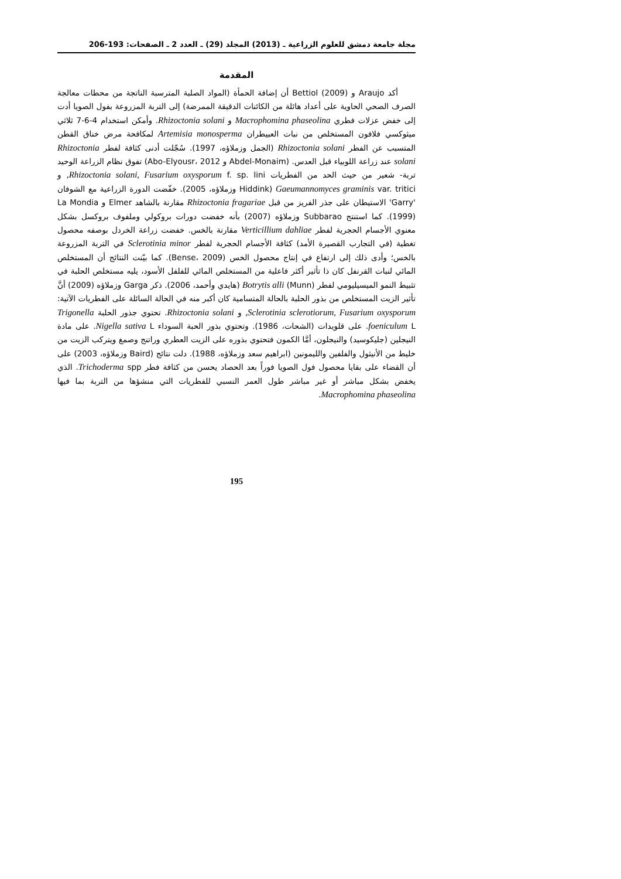مجلة جامعة دمشق للعلوم الزراعية ـ (2013) المجلد (29) ـ العدد 2 ـ الصفحات: 193-206
المقدمة
أكد Araujo و Bettiol (2009) أن إضافة الحمأة (المواد الصلبة المترسبة الناتجة من محطات معالجة الصرف الصحي الحاوية على أعداد هائلة من الكائنات الدقيقة الممرضة) إلى التربة المزروعة بفول الصويا أدت إلى خفض عزلات فطري Macrophomina phaseolina و Rhizoctonia solani. وأمكن استخدام 4-6-7 ثلاثي ميثوكسي فلافون المستخلص من نبات العبيطران Artemisia monosperma لمكافحة مرض خناق القطن المتسبب عن الفطر Rhizoctonia solani (الجمل وزملاؤه، 1997). سُجّلت أدنى كثافة لفطر Rhizoctonia solani عند زراعة اللوبياء قبل العدس. (Abdel-Monaim و Abo-Elyousr، 2012) تفوق نظام الزراعة الوحيد تربة- شعير من حيث الحد من الفطريات Rhizoctonia solani, Fusarium oxysporum f. sp. lini, و Gaeumannomyces graminis var. tritici (Hiddink وزملاؤه، 2005). خفّضت الدورة الزراعية مع الشوفان 'Garry' الاستيطان على جذر الفريز من قبل Rhizoctonia fragariae مقارنة بالشاهد Elmer و La Mondia (1999). كما استنتج Subbarao وزملاؤه (2007) بأنه خفضت دورات بروكولي وملفوف بروكسل بشكل معنوي الأجسام الحجرية لفطر Verticillium dahliae مقارنة بالخس. خفضت زراعة الخردل بوصفه محصول تغطية (في التجارب القصيرة الأمد) كثافة الأجسام الحجرية لفطر Sclerotinia minor في التربة المزروعة بالخس؛ وأدى ذلك إلى ارتفاع في إنتاج محصول الخس (Bense، 2009). كما بيّنت النتائج أن المستخلص المائي لنبات القرنفل كان ذا تأثير أكثر فاعلية من المستخلص المائي للفلفل الأسود، يليه مستخلص الحلبة في تثبيط النمو الميسيليومي لفطر Botrytis alli (Munn) (هايدي وأحمد، 2006). ذكر Garga وزملاؤه (2009) أنَّ تأثير الزيت المستخلص من بذور الحلبة بالحالة المتسامية كان أكبر منه في الحالة السائلة على الفطريات الآتية: Sclerotinia sclerotiorum, Fusarium oxysporum, و Rhizoctonia solani. تحتوي جذور الحلبة Trigonella foeniculum L. على قلويدات (الشحات، 1986). وتحتوي بذور الحبة السوداء Nigella sativa L. على مادة النيجلين (جليكوسيد) والنيجلون، أمَّا الكمون فتحتوي بذوره على الزيت العطري وراتنج وصمغ ويتركب الزيت من خليط من الأنيثول والفلفين والليمونين (ابراهيم سعد وزملاؤه، 1988). دلت نتائج (Baird وزملاؤه، 2003) على أن القضاء على بقايا محصول فول الصويا فوراً بعد الحصاد يحسن من كثافة فطر Trichoderma spp. الذي يخفض بشكل مباشر أو غير مباشر طول العمر النسبي للفطريات التي منشؤها من التربة بما فيها Macrophomina phaseolina.
195